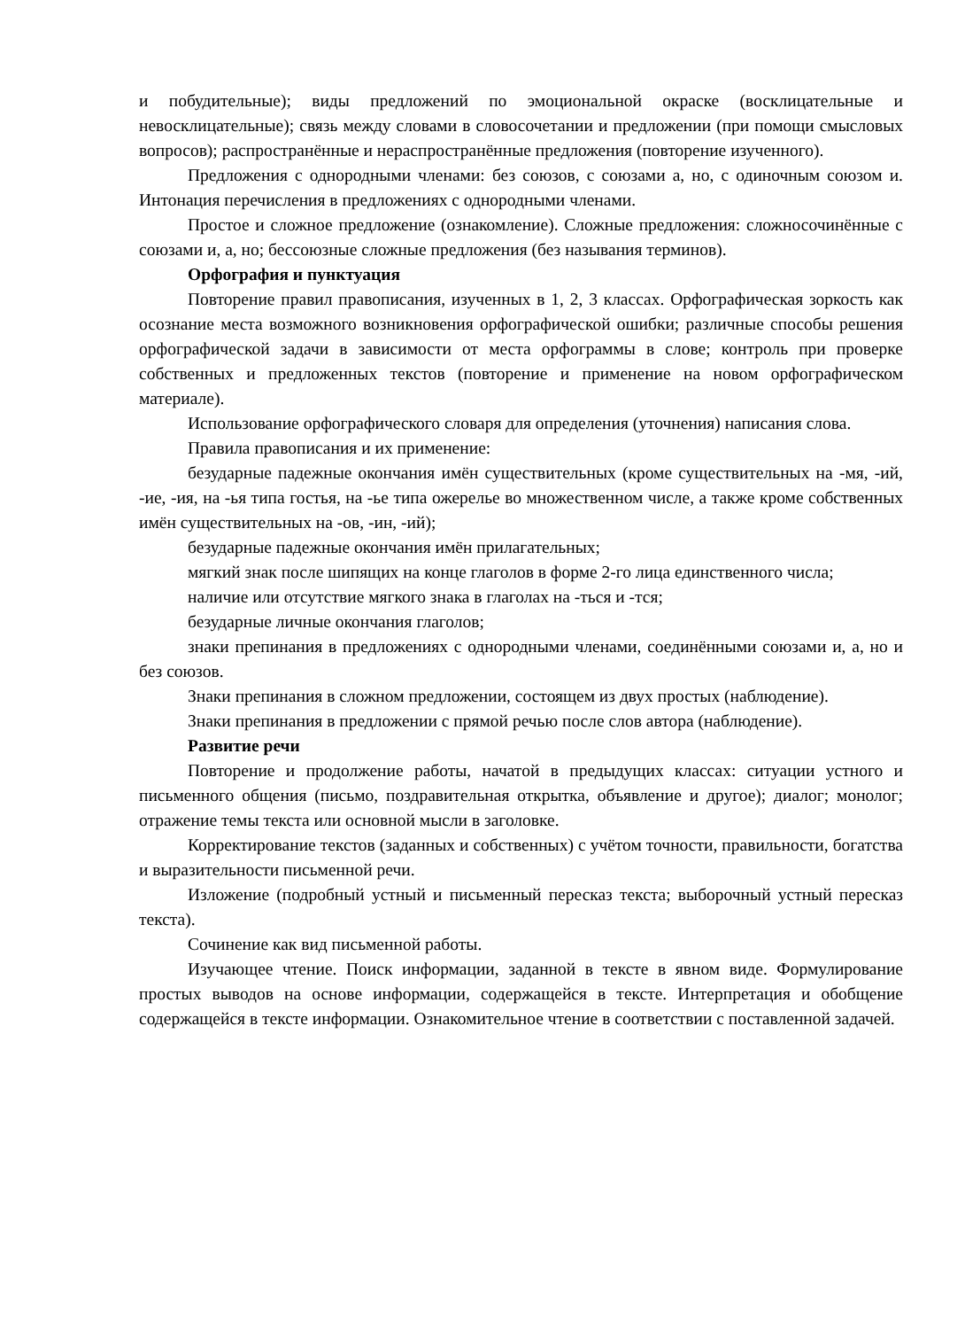и побудительные); виды предложений по эмоциональной окраске (восклицательные и невосклицательные); связь между словами в словосочетании и предложении (при помощи смысловых вопросов); распространённые и нераспространённые предложения (повторение изученного).
Предложения с однородными членами: без союзов, с союзами а, но, с одиночным союзом и. Интонация перечисления в предложениях с однородными членами.
Простое и сложное предложение (ознакомление). Сложные предложения: сложносочинённые с союзами и, а, но; бессоюзные сложные предложения (без называния терминов).
Орфография и пунктуация
Повторение правил правописания, изученных в 1, 2, 3 классах. Орфографическая зоркость как осознание места возможного возникновения орфографической ошибки; различные способы решения орфографической задачи в зависимости от места орфограммы в слове; контроль при проверке собственных и предложенных текстов (повторение и применение на новом орфографическом материале).
Использование орфографического словаря для определения (уточнения) написания слова.
Правила правописания и их применение:
безударные падежные окончания имён существительных (кроме существительных на -мя, -ий, -ие, -ия, на -ья типа гостья, на -ье типа ожерелье во множественном числе, а также кроме собственных имён существительных на -ов, -ин, -ий);
безударные падежные окончания имён прилагательных;
мягкий знак после шипящих на конце глаголов в форме 2-го лица единственного числа;
наличие или отсутствие мягкого знака в глаголах на -ться и -тся;
безударные личные окончания глаголов;
знаки препинания в предложениях с однородными членами, соединёнными союзами и, а, но и без союзов.
Знаки препинания в сложном предложении, состоящем из двух простых (наблюдение).
Знаки препинания в предложении с прямой речью после слов автора (наблюдение).
Развитие речи
Повторение и продолжение работы, начатой в предыдущих классах: ситуации устного и письменного общения (письмо, поздравительная открытка, объявление и другое); диалог; монолог; отражение темы текста или основной мысли в заголовке.
Корректирование текстов (заданных и собственных) с учётом точности, правильности, богатства и выразительности письменной речи.
Изложение (подробный устный и письменный пересказ текста; выборочный устный пересказ текста).
Сочинение как вид письменной работы.
Изучающее чтение. Поиск информации, заданной в тексте в явном виде. Формулирование простых выводов на основе информации, содержащейся в тексте. Интерпретация и обобщение содержащейся в тексте информации. Ознакомительное чтение в соответствии с поставленной задачей.